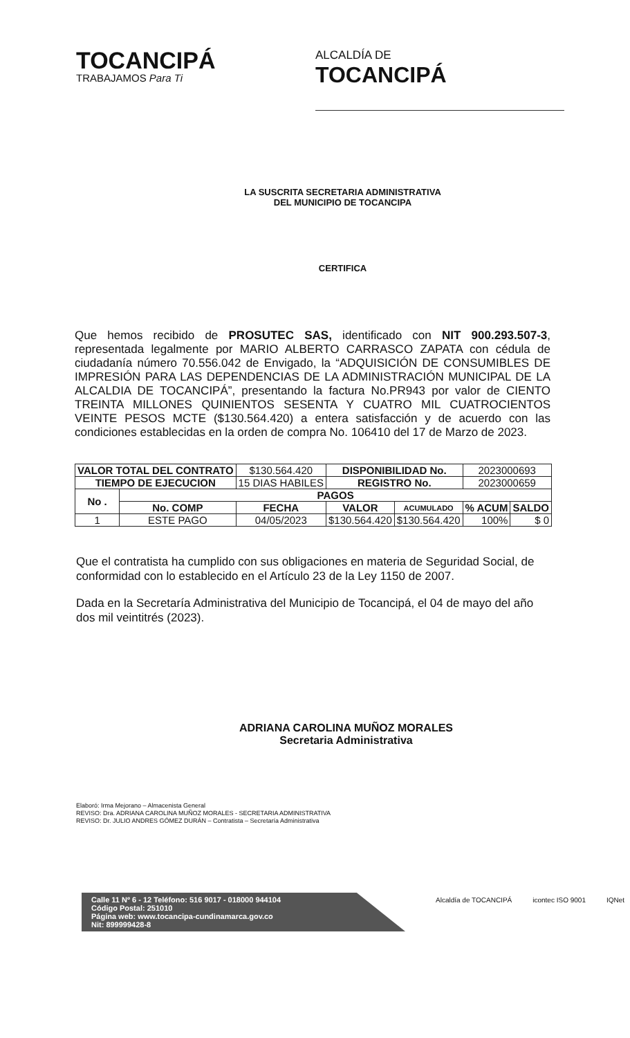TOCANCIPÁ
TRABAJAMOS Para Ti
ALCALDÍA DE
TOCANCIPÁ
LA SUSCRITA SECRETARIA ADMINISTRATIVA
DEL MUNICIPIO DE TOCANCIPA
CERTIFICA
Que hemos recibido de PROSUTEC SAS, identificado con NIT 900.293.507-3, representada legalmente por MARIO ALBERTO CARRASCO ZAPATA con cédula de ciudadanía número 70.556.042 de Envigado, la “ADQUISICIÓN DE CONSUMIBLES DE IMPRESIÓN PARA LAS DEPENDENCIAS DE LA ADMINISTRACIÓN MUNICIPAL DE LA ALCALDIA DE TOCANCIPÁ”, presentando la factura No.PR943 por valor de CIENTO TREINTA MILLONES QUINIENTOS SESENTA Y CUATRO MIL CUATROCIENTOS VEINTE PESOS MCTE ($130.564.420) a entera satisfacción y de acuerdo con las condiciones establecidas en la orden de compra No. 106410 del 17 de Marzo de 2023.
| VALOR TOTAL DEL CONTRATO | | $130.564.420 | DISPONIBILIDAD No. | | 2023000693 | |
| TIEMPO DE EJECUCION | | 15 DIAS HABILES | REGISTRO No. | | 2023000659 | |
| No . | PAGOS | | | | | |
| | No. COMP | FECHA | VALOR | ACUMULADO | % ACUM | SALDO |
| 1 | ESTE PAGO | 04/05/2023 | $130.564.420 | $130.564.420 | 100% | $ 0 |
Que el contratista ha cumplido con sus obligaciones en materia de Seguridad Social, de conformidad con lo establecido en el Artículo 23 de la Ley 1150 de 2007.
Dada en la Secretaría Administrativa del Municipio de Tocancipá, el 04 de mayo del año dos mil veintitrés (2023).
ADRIANA CAROLINA MUÑOZ MORALES
Secretaria Administrativa
Elaboró: Irma Mejorano – Almacenista General
REVISO: Dra. ADRIANA CAROLINA MUÑOZ MORALES - SECRETARIA ADMINISTRATIVA
REVISO: Dr. JULIO ANDRES GÓMEZ DURÁN – Contratista – Secretaría Administrativa
Calle 11 Nº 6 - 12 Teléfono: 516 9017 - 018000 944104
Código Postal: 251010
Página web: www.tocancipa-cundinamarca.gov.co
Nit: 899999428-8
Alcaldía de TOCANCIPÁ icontec ISO 9001 IQNet